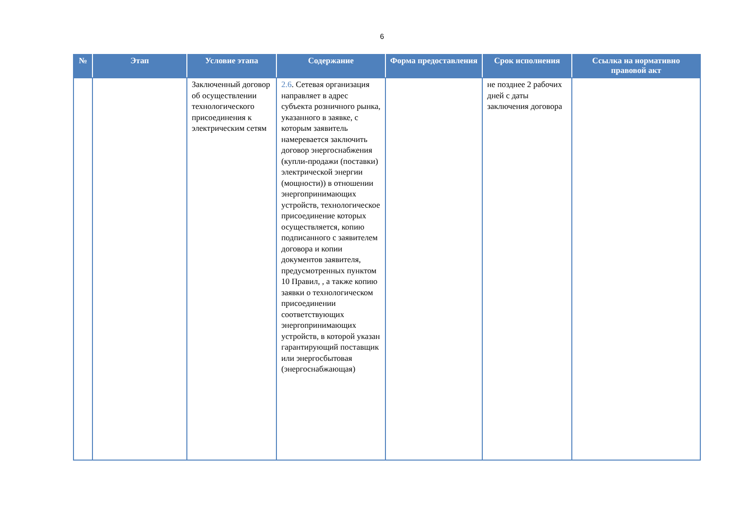6
| № | Этап | Условие этапа | Содержание | Форма предоставления | Срок исполнения | Ссылка на нормативно правовой акт |
| --- | --- | --- | --- | --- | --- | --- |
| | | Заключенный договор об осуществлении технологического присоединения к электрическим сетям | 2.6 . Сетевая организация направляет в адрес субъекта розничного рынка, указанного в заявке, с которым заявитель намеревается заключить договор энергоснабжения (купли-продажи (поставки) электрической энергии (мощности)) в отношении энергопринимающих устройств, технологическое присоединение которых осуществляется, копию подписанного с заявителем договора и копии документов заявителя, предусмотренных пунктом 10 Правил, , а также копию заявки о технологическом присоединении соответствующих энергопринимающих устройств, в которой указан гарантирующий поставщик или энергосбытовая (энергоснабжающая) | | не позднее 2 рабочих дней с даты заключения договора | |